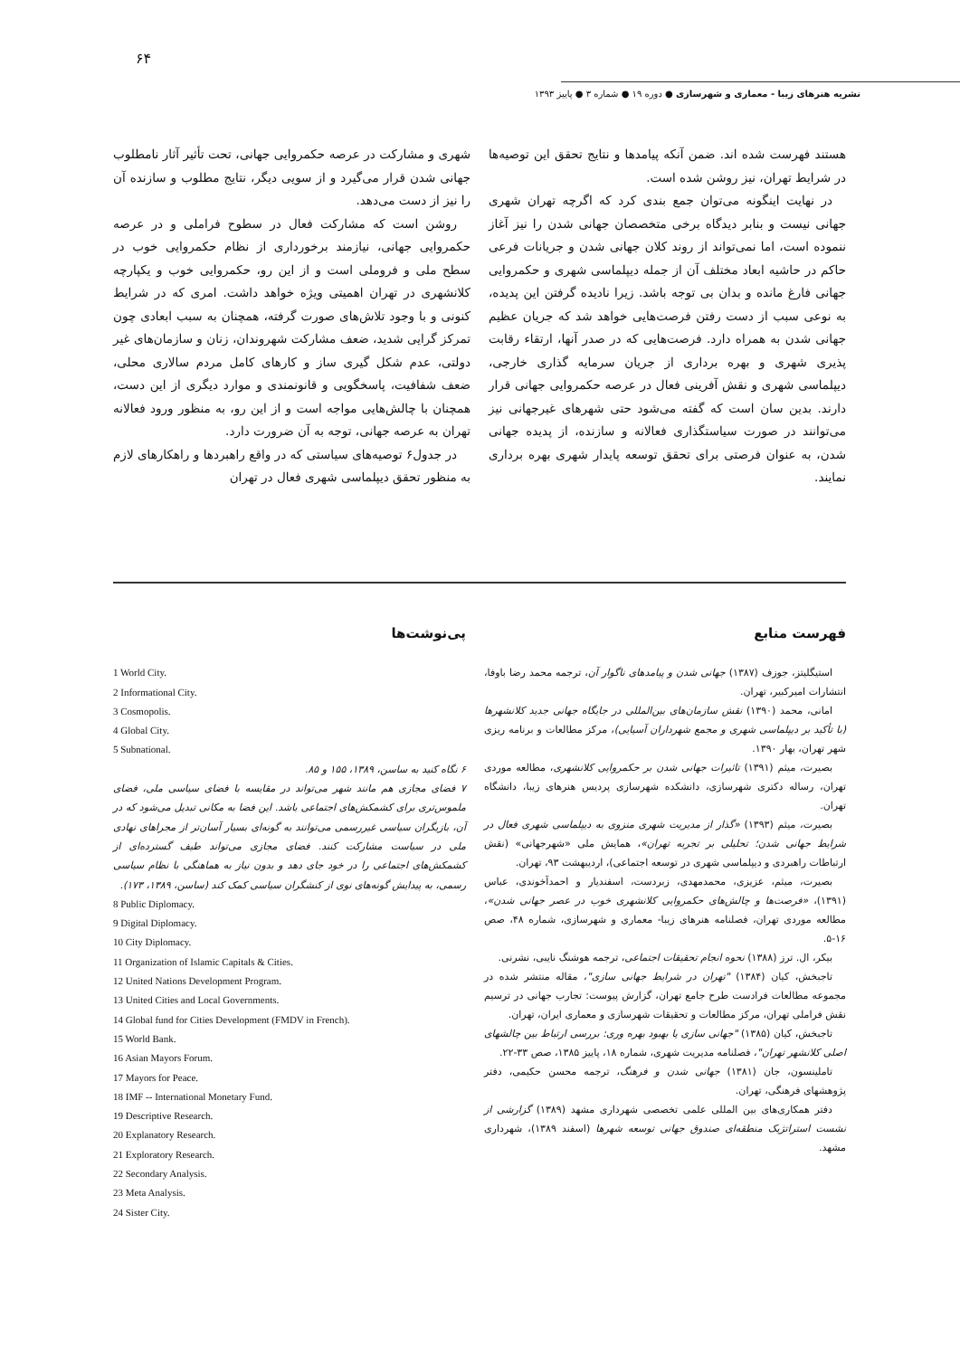۶۴
نشریه هنرهای زیبا - معماری و شهرسازی ● دوره ۱۹ ● شماره ۳ ● پاییز ۱۳۹۳
شهری و مشارکت در عرصه حکمروایی جهانی، تحت تأثیر آثار نامطلوب جهانی شدن قرار می‌گیرد و از سویی دیگر، نتایج مطلوب و سازنده آن را نیز از دست می‌دهد.
روشن است که مشارکت فعال در سطوح فراملی و در عرصه حکمروایی جهانی، نیازمند برخورداری از نظام حکمروایی خوب در سطح ملی و فروملی است و از این رو، حکمروایی خوب و یکپارچه کلانشهری در تهران اهمیتی ویژه خواهد داشت. امری که در شرایط کنونی و با وجود تلاش‌های صورت گرفته، همچنان به سبب ابعادی چون تمرکز گرایی شدید، ضعف مشارکت شهروندان، زنان و سازمان‌های غیر دولتی، عدم شکل گیری ساز و کارهای کامل مردم سالاری محلی، ضعف شفافیت، پاسخگویی و قانونمندی و موارد دیگری از این دست، همچنان با چالش‌هایی مواجه است و از این رو، به منظور ورود فعالانه تهران به عرصه جهانی، توجه به آن ضرورت دارد.
در جدول۶ توصیه‌های سیاستی که در واقع راهبردها و راهکارهای لازم به منظور تحقق دیپلماسی شهری فعال در تهران
هستند فهرست شده اند. ضمن آنکه پیامدها و نتایج تحقق این توصیه‌ها در شرایط تهران، نیز روشن شده است.
در نهایت اینگونه می‌توان جمع بندی کرد که اگرچه تهران شهری جهانی نیست و بنابر دیدگاه برخی متخصصان جهانی شدن را نیز آغاز ننموده است، اما نمی‌تواند از روند کلان جهانی شدن و جریانات فرعی حاکم در حاشیه ابعاد مختلف آن از جمله دیپلماسی شهری و حکمروایی جهانی فارغ مانده و بدان بی توجه باشد. زیرا نادیده گرفتن این پدیده، به نوعی سبب از دست رفتن فرصت‌هایی خواهد شد که جریان عظیم جهانی شدن به همراه دارد. فرصت‌هایی که در صدر آنها، ارتقاء رقابت پذیری شهری و بهره برداری از جریان سرمایه گذاری خارجی، دیپلماسی شهری و نقش آفرینی فعال در عرصه حکمروایی جهانی قرار دارند. بدین سان است که گفته می‌شود حتی شهرهای غیرجهانی نیز می‌توانند در صورت سیاستگذاری فعالانه و سازنده، از پدیده جهانی شدن، به عنوان فرصتی برای تحقق توسعه پایدار شهری بهره برداری نمایند.
پی‌نوشت‌ها
1 World City.
2 Informational City.
3 Cosmopolis.
4 Global City.
5 Subnational.
۶ نگاه کنید به ساسن، ۱۳۸۹، ۱۵۵ و ۸۵.
۷ فضای مجازی هم مانند شهر می‌تواند در مقایسه با فضای سیاسی ملی، فضای ملموس‌تری برای کشمکش‌های اجتماعی باشد. این فضا به مکانی تبدیل می‌شود که در آن، بازیگران سیاسی غیررسمی می‌توانند به گونه‌ای بسیار آسان‌تر از مجراهای نهادی ملی در سیاست مشارکت کنند. فضای مجازی می‌تواند طیف گسترده‌ای از کشمکش‌های اجتماعی را در خود جای دهد و بدون نیاز به هماهنگی با نظام سیاسی رسمی، به پیدایش گونه‌های نوی از کنشگران سیاسی کمک کند (ساسن، ۱۳۸۹، ۱۷۳).
8 Public Diplomacy.
9 Digital Diplomacy.
10 City Diplomacy.
11 Organization of Islamic Capitals & Cities.
12 United Nations Development Program.
13 United Cities and Local Governments.
14 Global fund for Cities Development (FMDV in French).
15 World Bank.
16 Asian Mayors Forum.
17 Mayors for Peace.
18 IMF -- International Monetary Fund.
19 Descriptive Research.
20 Explanatory Research.
21 Exploratory Research.
22 Secondary Analysis.
23 Meta Analysis.
24 Sister City.
فهرست منابع
استیگلیتز، جوزف (۱۳۸۷) جهانی شدن و پیامدهای ناگوار آن، ترجمه محمد رضا باوفا، انتشارات امیرکبیر، تهران.
امانی، محمد (۱۳۹۰) نقش سازمان‌های بین‌المللی در جایگاه جهانی جدید کلانشهرها (با تأکید بر دیپلماسی شهری و مجمع شهرداران آسیایی)، مرکز مطالعات و برنامه ریزی شهر تهران، بهار ۱۳۹۰.
بصیرت، میثم (۱۳۹۱) تاثیرات جهانی شدن بر حکمروایی کلانشهری، مطالعه موردی تهران، رساله دکتری شهرسازی، دانشکده شهرسازی پردیس هنرهای زیبا، دانشگاه تهران.
بصیرت، میثم (۱۳۹۳) «گذار از مدیریت شهری منزوی به دیپلماسی شهری فعال در شرایط جهانی شدن؛ تحلیلی بر تجربه تهران»، همایش ملی «شهرجهانی» (نقش ارتباطات راهبردی و دیپلماسی شهری در توسعه اجتماعی)، اردیبهشت ۹۳، تهران.
بصیرت، میثم، عزیزی، محمدمهدی، زبردست، اسفندیار و احمدآخوندی، عباس (۱۳۹۱)، «فرصت‌ها و چالش‌های حکمروایی کلانشهری خوب در عصر جهانی شدن»، مطالعه موردی تهران، فصلنامه هنرهای زیبا- معماری و شهرسازی، شماره ۴۸، صص ۱۶-۵.
بیکر، ال. ترز (۱۳۸۸) نحوه انجام تحقیقات اجتماعی، ترجمه هوشنگ نایبی، نشرنی.
تاجبخش، کیان (۱۳۸۴) "تهران در شرایط جهانی سازی"، مقاله منتشر شده در مجموعه مطالعات فرادست طرح جامع تهران، گزارش پیوست: تجارب جهانی در ترسیم نقش فراملی تهران، مرکز مطالعات و تحقیقات شهرسازی و معماری ایران، تهران.
تاجبخش، کیان (۱۳۸۵) "جهانی سازی یا بهبود بهره وری: بررسی ارتباط بین چالشهای اصلی کلانشهر تهران"، فصلنامه مدیریت شهری، شماره ۱۸، پاییز ۱۳۸۵، صص ۳۳-۲۲.
تاملینسون، جان (۱۳۸۱) جهانی شدن و فرهنگ، ترجمه محسن حکیمی، دفتر پژوهشهای فرهنگی، تهران.
دفتر همکاری‌های بین المللی علمی تخصصی شهرداری مشهد (۱۳۸۹) گزارشی از نشست استراتژیک منطقه‌ای صندوق جهانی توسعه شهرها (اسفند ۱۳۸۹)، شهرداری مشهد.